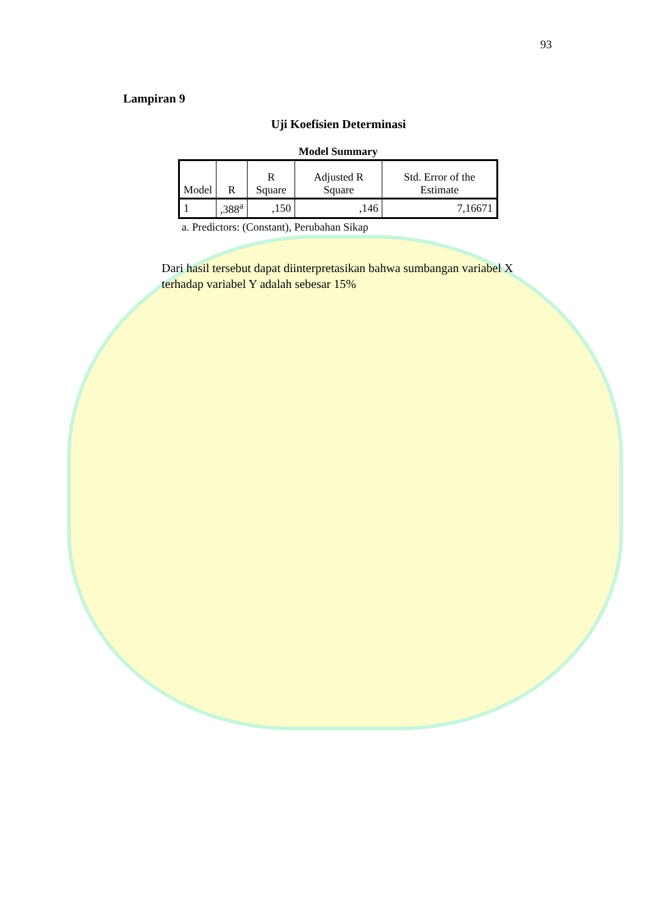93
Lampiran 9
Uji Koefisien Determinasi
Model Summary
| Model | R | R Square | Adjusted R Square | Std. Error of the Estimate |
| --- | --- | --- | --- | --- |
| 1 | ,388<sup>a</sup> | ,150 | ,146 | 7,16671 |
a. Predictors: (Constant), Perubahan Sikap
Dari hasil tersebut dapat diinterpretasikan bahwa sumbangan variabel X terhadap variabel Y adalah sebesar 15%